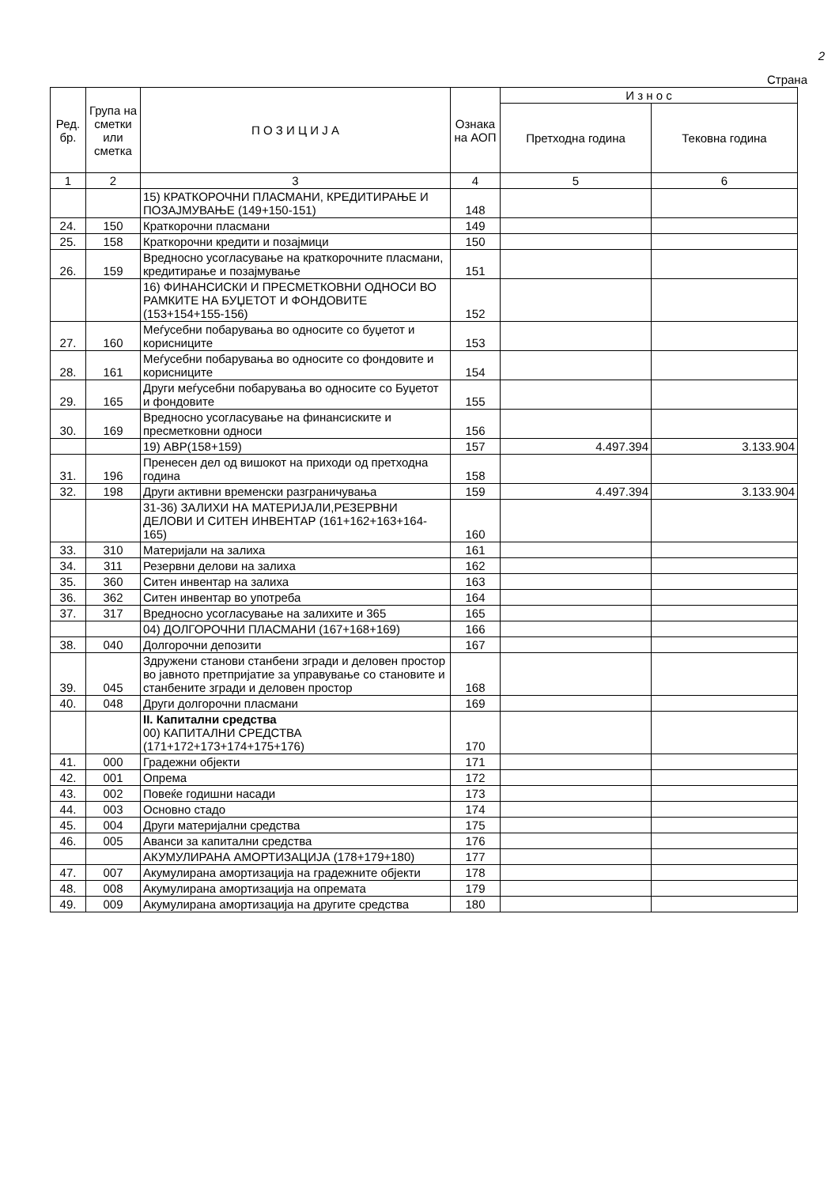2
Страна
| Ред. бр. | Група на сметки или сметка | П О З И Ц И Ј А | Ознака на АОП | И з н о с | |
| --- | --- | --- | --- | --- | --- |
| | | | | Претходна година | Тековна година |
| 1 | 2 | 3 | 4 | 5 | 6 |
| | | 15) КРАТКОРОЧНИ ПЛАСМАНИ, КРЕДИТИРАЊЕ И ПОЗАЈМУВАЊЕ (149+150-151) | 148 | | |
| 24. | 150 | Краткорочни пласмани | 149 | | |
| 25. | 158 | Краткорочни кредити и позајмици | 150 | | |
| 26. | 159 | Вредносно усогласување на краткорочните пласмани, кредитирање и позајмување | 151 | | |
| | | 16) ФИНАНСИСКИ И ПРЕСМЕТКОВНИ ОДНОСИ ВО РАМКИТЕ НА БУЏЕТОТ И ФОНДОВИТЕ (153+154+155-156) | 152 | | |
| 27. | 160 | Меѓусебни побарувања во односите со буџетот и корисниците | 153 | | |
| 28. | 161 | Меѓусебни побарувања во односите со фондовите и корисниците | 154 | | |
| 29. | 165 | Други меѓусебни побарувања во односите со Буџетот и фондовите | 155 | | |
| 30. | 169 | Вредносно усогласување на финансиските и пресметковни односи | 156 | | |
| | | 19) АВР(158+159) | 157 | 4.497.394 | 3.133.904 |
| 31. | 196 | Пренесен дел од вишокот на приходи од претходна година | 158 | | |
| 32. | 198 | Други активни временски разграничувања | 159 | 4.497.394 | 3.133.904 |
| | | 31-36) ЗАЛИХИ НА МАТЕРИЈАЛИ,РЕЗЕРВНИ ДЕЛОВИ И СИТЕН ИНВЕНТАР (161+162+163+164-165) | 160 | | |
| 33. | 310 | Материјали на залиха | 161 | | |
| 34. | 311 | Резервни делови на залиха | 162 | | |
| 35. | 360 | Ситен инвентар на залиха | 163 | | |
| 36. | 362 | Ситен инвентар во употреба | 164 | | |
| 37. | 317 | Вредносно усогласување на залихите и 365 | 165 | | |
| | | 04) ДОЛГОРОЧНИ ПЛАСМАНИ (167+168+169) | 166 | | |
| 38. | 040 | Долгорочни депозити | 167 | | |
| 39. | 045 | Здружени станови станбени згради и деловен простор во јавното претпријатие за управување со становите и станбените згради и деловен простор | 168 | | |
| 40. | 048 | Други долгорочни пласмани | 169 | | |
| | | II. Капитални средства 00) КАПИТАЛНИ СРЕДСТВА (171+172+173+174+175+176) | 170 | | |
| 41. | 000 | Градежни објекти | 171 | | |
| 42. | 001 | Опрема | 172 | | |
| 43. | 002 | Повеќе годишни насади | 173 | | |
| 44. | 003 | Основно стадо | 174 | | |
| 45. | 004 | Други материјални средства | 175 | | |
| 46. | 005 | Аванси за капитални средства | 176 | | |
| | | АКУМУЛИРАНА АМОРТИЗАЦИЈА (178+179+180) | 177 | | |
| 47. | 007 | Акумулирана амортизација на градежните објекти | 178 | | |
| 48. | 008 | Акумулирана амортизација на опремата | 179 | | |
| 49. | 009 | Акумулирана амортизација на другите средства | 180 | | |